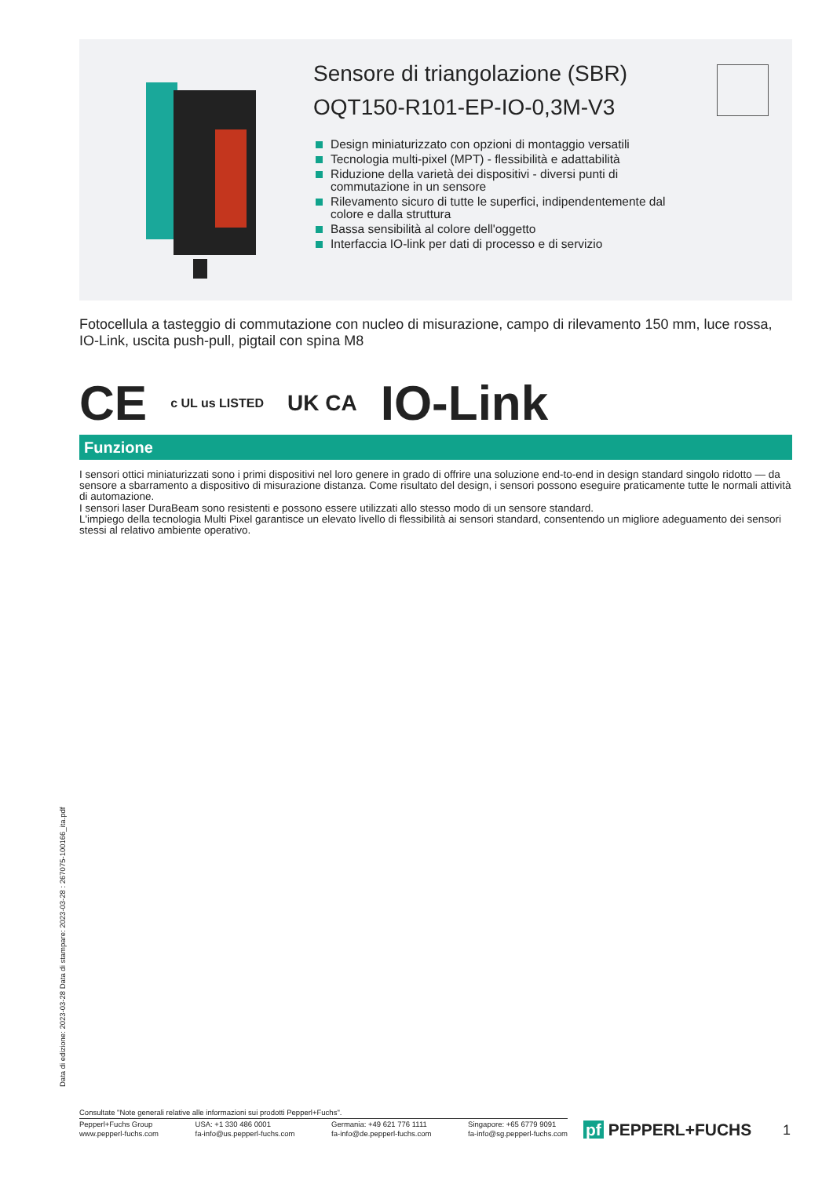Sensore di triangolazione (SBR)
OQT150-R101-EP-IO-0,3M-V3
Design miniaturizzato con opzioni di montaggio versatili
Tecnologia multi-pixel (MPT) - flessibilità e adattabilità
Riduzione della varietà dei dispositivi - diversi punti di commutazione in un sensore
Rilevamento sicuro di tutte le superfici, indipendentemente dal colore e dalla struttura
Bassa sensibilità al colore dell'oggetto
Interfaccia IO-link per dati di processo e di servizio
Fotocellula a tasteggio di commutazione con nucleo di misurazione, campo di rilevamento 150 mm, luce rossa, IO-Link, uscita push-pull, pigtail con spina M8
CE c UL us LISTED UK CA IO-Link
Funzione
I sensori ottici miniaturizzati sono i primi dispositivi nel loro genere in grado di offrire una soluzione end-to-end in design standard singolo ridotto — da sensore a sbarramento a dispositivo di misurazione distanza. Come risultato del design, i sensori possono eseguire praticamente tutte le normali attività di automazione.
I sensori laser DuraBeam sono resistenti e possono essere utilizzati allo stesso modo di un sensore standard.
L'impiego della tecnologia Multi Pixel garantisce un elevato livello di flessibilità ai sensori standard, consentendo un migliore adeguamento dei sensori stessi al relativo ambiente operativo.
Data di edizione: 2023-03-28 Data di stampare: 2023-03-28 : 267075-100166_ita.pdf
Consultate "Note generali relative alle informazioni sui prodotti Pepperl+Fuchs".
Pepperl+Fuchs Group
www.pepperl-fuchs.com USA: +1 330 486 0001
fa-info@us.pepperl-fuchs.com Germania: +49 621 776 1111
fa-info@de.pepperl-fuchs.com Singapore: +65 6779 9091
fa-info@sg.pepperl-fuchs.com
pf PEPPERL+FUCHS 1